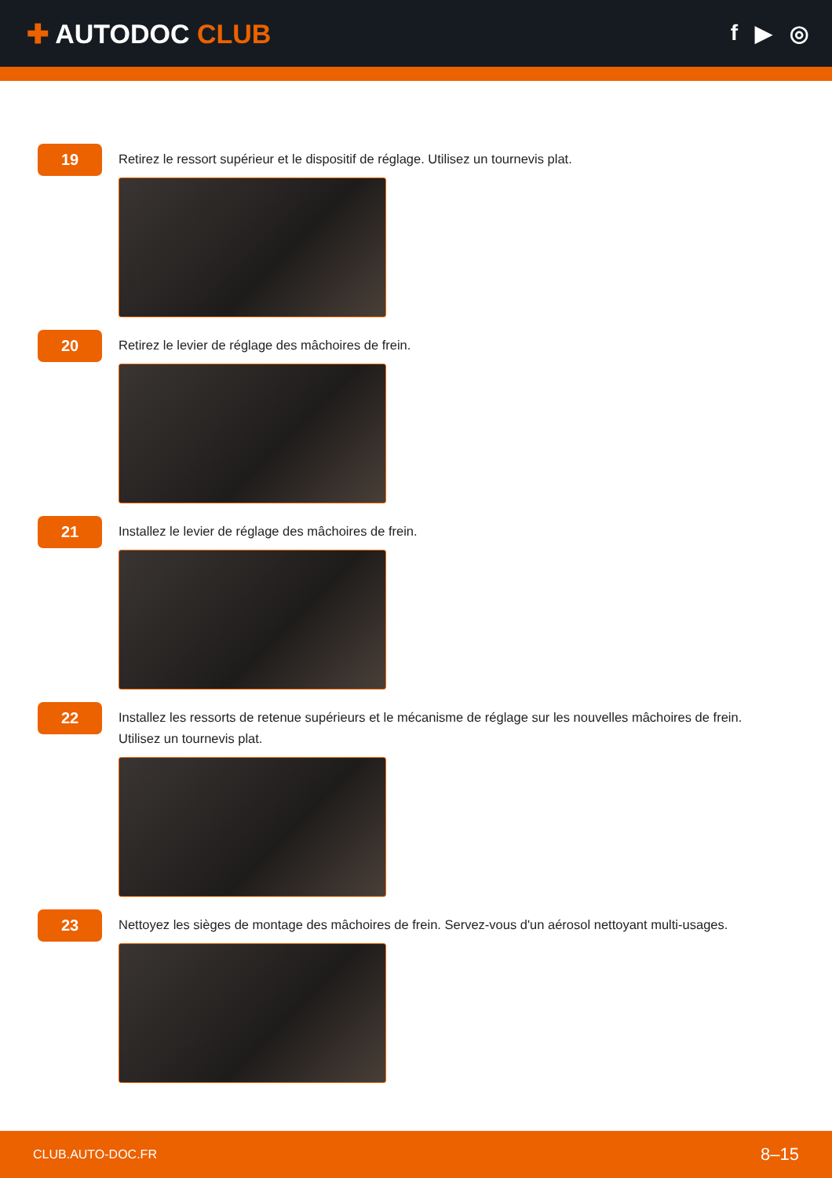✚ AUTODOC CLUB
f ▶ ◎
19
Retirez le ressort supérieur et le dispositif de réglage. Utilisez un tournevis plat.
20
Retirez le levier de réglage des mâchoires de frein.
21
Installez le levier de réglage des mâchoires de frein.
22
Installez les ressorts de retenue supérieurs et le mécanisme de réglage sur les nouvelles mâchoires de frein. Utilisez un tournevis plat.
23
Nettoyez les sièges de montage des mâchoires de frein. Servez-vous d'un aérosol nettoyant multi-usages.
CLUB.AUTO-DOC.FR 8–15